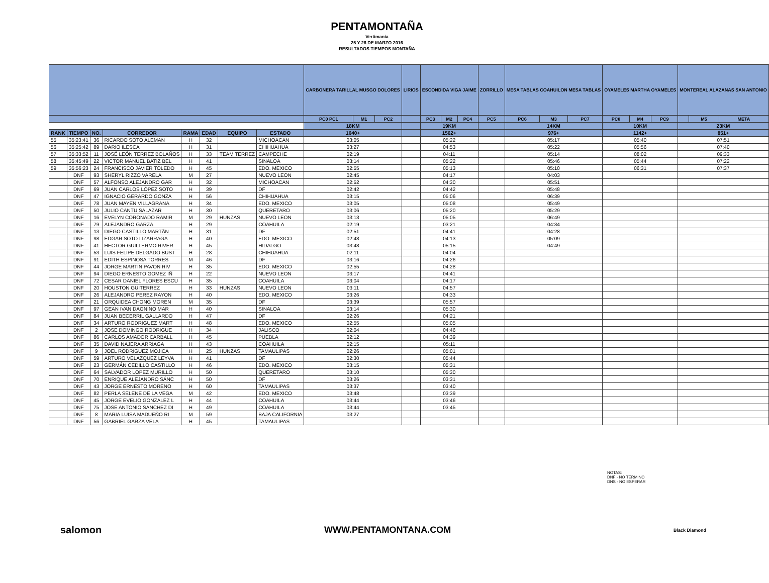PENTAMONTAÑA
Vertimanía
25 Y 26 DE MARZO 2016
RESULTADOS TIEMPOS MONTAÑA
| | | | | | | | | CARBONERA TARILLAL MUSGO DOLORES | | | LIRIOS | ESCONDIDA VIGA JAIME | | | ZORRILLO | MESA TABLAS COAHUILON MESA TABLAS | | | OYAMELES MARTHA OYAMELES | | | MONTEREAL ALAZANAS SAN ANTONIO | | |
| --- | --- | --- | --- | --- | --- | --- | --- | --- | --- | --- | --- | --- | --- | --- | --- | --- | --- | --- | --- | --- | --- | --- | --- | --- |
| | | | | | | | | PC0 PC1 | M1 | PC2 | | PC3 | M2 | PC4 | PC5 | PC6 | M3 | PC7 | PC8 | M4 | PC9 | | M5 | META |
| | | | | | | | | 18KM | | | | 19KM | | | | 14KM | | | 10KM | | | 23KM | | |
| RANK | TIEMPO | NO. | CORREDOR | RAMA | EDAD | EQUIPO | ESTADO | 1040+ | | | | 1562+ | | | | 976+ | | | 1142+ | | | 851+ | | |
| 55 | 35:23:41 | 36 | RICARDO SOTO ALEMAN | H | 32 | | MICHOACAN | 03:05 | | | | 05:22 | | | | 05:17 | | | 05:40 | | | 07:51 | | |
| 56 | 35:25:42 | 89 | DARIO ILESCA | H | 31 | | CHIHUAHUA | 03:27 | | | | 04:53 | | | | 05:22 | | | 05:56 | | | 07:40 | | |
| 57 | 35:33:52 | 11 | JOSÉ LEÓN TERREZ BOLAÑOS | H | 33 | TEAM TERREZ | CAMPECHE | 02:19 | | | | 04:11 | | | | 05:14 | | | 08:02 | | | 09:33 | | |
| 58 | 35:45:49 | 22 | VICTOR MANUEL BATIZ BEL | H | 41 | | SINALOA | 03:14 | | | | 05:22 | | | | 05:46 | | | 05:44 | | | 07:22 | | |
| 59 | 35:56:23 | 24 | FRANCISCO JAVIER TOLEDO | H | 45 | | EDO. MEXICO | 02:55 | | | | 05:13 | | | | 05:10 | | | 06:31 | | | 07:37 | | |
| | DNF | 93 | SHERYL RIZZO VARELA | M | 27 | | NUEVO LEON | 02:45 | | | | 04:17 | | | | 04:03 | | | | | | | | |
| | DNF | 57 | ALFONSO ALEJANDRO GAR | H | 32 | | MICHOACAN | 02:52 | | | | 04:30 | | | | 05:51 | | | | | | | | |
| | DNF | 69 | JUAN CARLOS LÓPEZ SOTO | H | 39 | | DF | 02:42 | | | | 04:42 | | | | 05:48 | | | | | | | | |
| | DNF | 47 | IGNACIO GERARDO GONZA | H | 56 | | CHIHUAHUA | 03:15 | | | | 05:06 | | | | 06:39 | | | | | | | | |
| | DNF | 78 | JUAN MAYEN VILLAGRANA | H | 34 | | EDO. MEXICO | 03:05 | | | | 05:08 | | | | 05:49 | | | | | | | | |
| | DNF | 50 | JULIO CANTU SALAZAR | H | 30 | | QUERETARO | 03:06 | | | | 05:20 | | | | 05:29 | | | | | | | | |
| | DNF | 16 | EVELYN CORONADO RAMIR | M | 29 | HUNZAS | NUEVO LEON | 03:13 | | | | 05:05 | | | | 06:49 | | | | | | | | |
| | DNF | 79 | ALEJANDRO GARZA | H | 29 | | COAHUILA | 02:19 | | | | 03:21 | | | | 04:34 | | | | | | | | |
| | DNF | 13 | DIEGO CASTILLO MARTÃ­N | H | 31 | | DF | 02:51 | | | | 04:41 | | | | 04:28 | | | | | | | | |
| | DNF | 98 | EDGAR SOTO LIZARRAGA | H | 40 | | EDO. MEXICO | 02:48 | | | | 04:13 | | | | 05:09 | | | | | | | | |
| | DNF | 41 | HECTOR GUILLERMO RIVER | H | 45 | | HIDALGO | 03:48 | | | | 05:15 | | | | 04:49 | | | | | | | | |
| | DNF | 53 | LUIS FELIPE DELGADO BUST | H | 28 | | CHIHUAHUA | 02:11 | | | | 04:04 | | | | | | | | | | | | |
| | DNF | 91 | EDITH ESPINOSA TORRES | M | 46 | | DF | 03:16 | | | | 04:26 | | | | | | | | | | | | |
| | DNF | 44 | JORGE MARTIN PAVON RIV | H | 35 | | EDO. MEXICO | 02:55 | | | | 04:28 | | | | | | | | | | | | |
| | DNF | 94 | DIEGO ERNESTO GOMEZ IÑ | H | 22 | | NUEVO LEON | 03:17 | | | | 04:41 | | | | | | | | | | | | |
| | DNF | 72 | CESAR DANIEL FLORES ESCU | H | 35 | | COAHUILA | 03:04 | | | | 04:17 | | | | | | | | | | | | |
| | DNF | 20 | HOUSTON GUITERREZ | H | 33 | HUNZAS | NUEVO LEON | 03:11 | | | | 04:57 | | | | | | | | | | | | |
| | DNF | 26 | ALEJANDRO PEREZ RAYON | H | 40 | | EDO. MEXICO | 03:26 | | | | 04:33 | | | | | | | | | | | | |
| | DNF | 21 | ORQUIDEA CHONG MOREN | M | 35 | | DF | 03:39 | | | | 05:57 | | | | | | | | | | | | |
| | DNF | 97 | GEAN IVAN DAGNINO MAR | H | 40 | | SINALOA | 03:14 | | | | 05:30 | | | | | | | | | | | | |
| | DNF | 84 | JUAN BECERRIL GALLARDO | H | 47 | | DF | 02:26 | | | | 04:21 | | | | | | | | | | | | |
| | DNF | 34 | ARTURO RODRIGUEZ MART | H | 48 | | EDO. MEXICO | 02:55 | | | | 05:05 | | | | | | | | | | | | |
| | DNF | 2 | JOSE DOMINGO RODRIGUE | H | 34 | | JALISCO | 02:04 | | | | 04:46 | | | | | | | | | | | | |
| | DNF | 86 | CARLOS AMADOR CARBALL | H | 45 | | PUEBLA | 02:12 | | | | 04:39 | | | | | | | | | | | | |
| | DNF | 35 | DAVID NAJERA ARRIAGA | H | 43 | | COAHUILA | 02:15 | | | | 05:11 | | | | | | | | | | | | |
| | DNF | 9 | JOEL RODRIGUEZ MOJICA | H | 25 | HUNZAS | TAMAULIPAS | 02:26 | | | | 05:01 | | | | | | | | | | | | |
| | DNF | 59 | ARTURO VELAZQUEZ LEYVA | H | 41 | | DF | 02:30 | | | | 05:44 | | | | | | | | | | | | |
| | DNF | 23 | GERMÁN CEDILLO CASTILLO | H | 46 | | EDO. MEXICO | 03:15 | | | | 05:31 | | | | | | | | | | | | |
| | DNF | 64 | SALVADOR LOPEZ MURILLO | H | 50 | | QUERETARO | 03:10 | | | | 05:30 | | | | | | | | | | | | |
| | DNF | 70 | ENRIQUE ALEJANDRO SÁNC | H | 50 | | DF | 03:26 | | | | 03:31 | | | | | | | | | | | | |
| | DNF | 43 | JORGE ERNESTO MORENO | H | 60 | | TAMAULIPAS | 03:37 | | | | 03:40 | | | | | | | | | | | | |
| | DNF | 82 | PERLA SELENE DE LA VEGA | M | 42 | | EDO. MEXICO | 03:48 | | | | 03:39 | | | | | | | | | | | | |
| | DNF | 45 | JORGE EVELIO GONZALEZ L | H | 44 | | COAHUILA | 03:44 | | | | 03:46 | | | | | | | | | | | | |
| | DNF | 75 | JOSE ANTONIO SANCHEZ DI | H | 49 | | COAHUILA | 03:44 | | | | 03:45 | | | | | | | | | | | | |
| | DNF | 8 | MARIA LUISA MADUEÑO RI | M | 59 | | BAJA CALIFORNIA | 03:27 | | | | | | | | | | | | | | | | |
| | DNF | 56 | GABRIEL GARZA VELA | H | 45 | | TAMAULIPAS | | | | | | | | | | | | | | | | | |
NOTAS:
DNF - NO TERMINO
DNS - NO ESPERAR
salomon WWW.PENTAMONTANA.COM Black Diamond